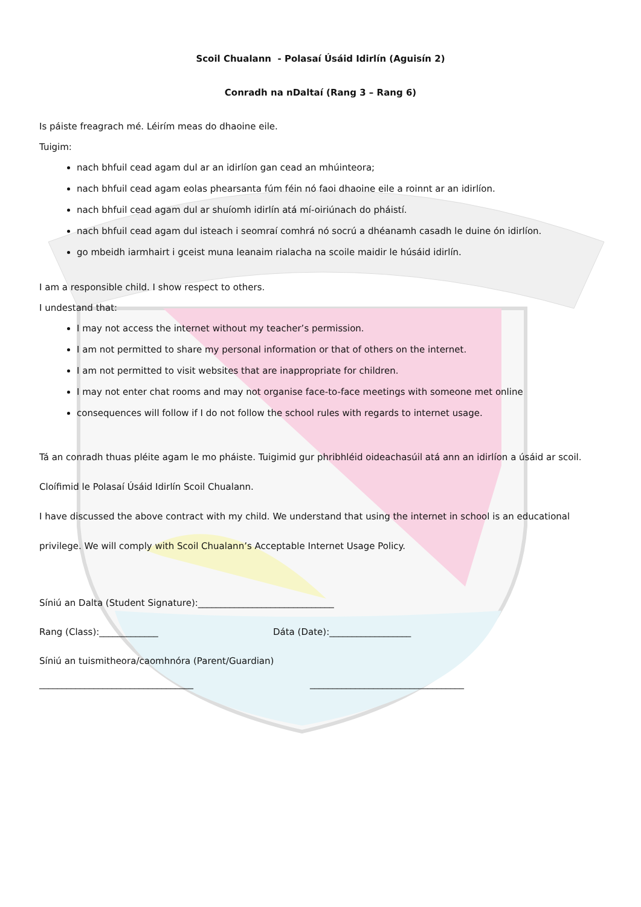Scoil Chualann - Polasaí Úsáid Idirlín (Aguisín 2)
Conradh na nDaltaí (Rang 3 – Rang 6)
Is páiste freagrach mé. Léirím meas do dhaoine eile.
Tuigim:
nach bhfuil cead agam dul ar an idirlíon gan cead an mhúinteora;
nach bhfuil cead agam eolas phearsanta fúm féin nó faoi dhaoine eile a roinnt ar an idirlíon.
nach bhfuil cead agam dul ar shuíomh idirlín atá mí-oiriúnach do pháistí.
nach bhfuil cead agam dul isteach i seomraí comhrá nó socrú a dhéanamh casadh le duine ón idirlíon.
go mbeidh iarmhairt i gceist muna leanaim rialacha na scoile maidir le húsáid idirlín.
I am a responsible child. I show respect to others.
I undestand that:
I may not access the internet without my teacher’s permission.
I am not permitted to share my personal information or that of others on the internet.
I am not permitted to visit websites that are inappropriate for children.
I may not enter chat rooms and may not organise face-to-face meetings with someone met online
consequences will follow if I do not follow the school rules with regards to internet usage.
Tá an conradh thuas pléite agam le mo pháiste. Tuigimid gur phribhléid oideachasúil atá ann an idirlíon a úsáid ar scoil. Cloífimid le Polasaí Úsáid Idirlín Scoil Chualann.
I have discussed the above contract with my child. We understand that using the internet in school is an educational privilege. We will comply with Scoil Chualann’s Acceptable Internet Usage Policy.
Síniú an Dalta (Student Signature):______________________________
Rang (Class):_____________ Dáta (Date):__________________
Síniú an tuismitheora/caomhnóra (Parent/Guardian)
__________________________________ __________________________________